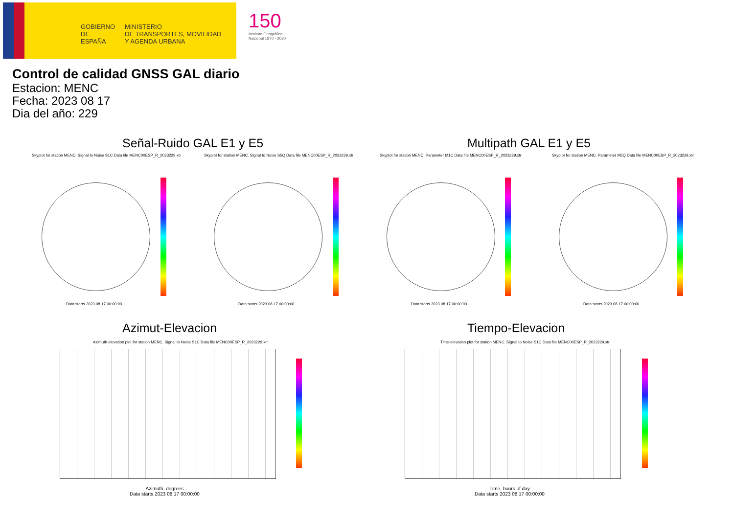GOBIERNO DE ESPAÑA
MINISTERIO
DE TRANSPORTES, MOVILIDAD
Y AGENDA URBANA
150
Instituto Geográfico
Nacional 1870 - 2020
Control de calidad GNSS GAL diario
Estacion: MENC
Fecha: 2023 08 17
Dia del año: 229
Señal-Ruido GAL E1 y E5 Multipath GAL E1 y E5
Skyplot for station MENC. Signal to Noise S1C Data file MENC00ESP_R_2023229.xtr
Skyplot for station MENC. Signal to Noise S5Q Data file MENC00ESP_R_2023229.xtr
Skyplot for station MENC. Parameter M1C Data file MENC00ESP_R_2023229.xtr
Skyplot for station MENC. Parameter M5Q Data file MENC00ESP_R_2023229.xtr
Data starts 2023 08 17 00:00:00
Data starts 2023 08 17 00:00:00
Data starts 2023 08 17 00:00:00
Data starts 2023 08 17 00:00:00
Azimut-Elevacion Tiempo-Elevacion
Azimuth-elevation plot for station MENC. Signal to Noise S1C Data file MENC00ESP_R_2023229.xtr
Time-elevation plot for station MENC. Signal to Noise S1C Data file MENC00ESP_R_2023229.xtr
Azimuth, degrees
Data starts 2023 08 17 00:00:00
Time, hours of day
Data starts 2023 08 17 00:00:00